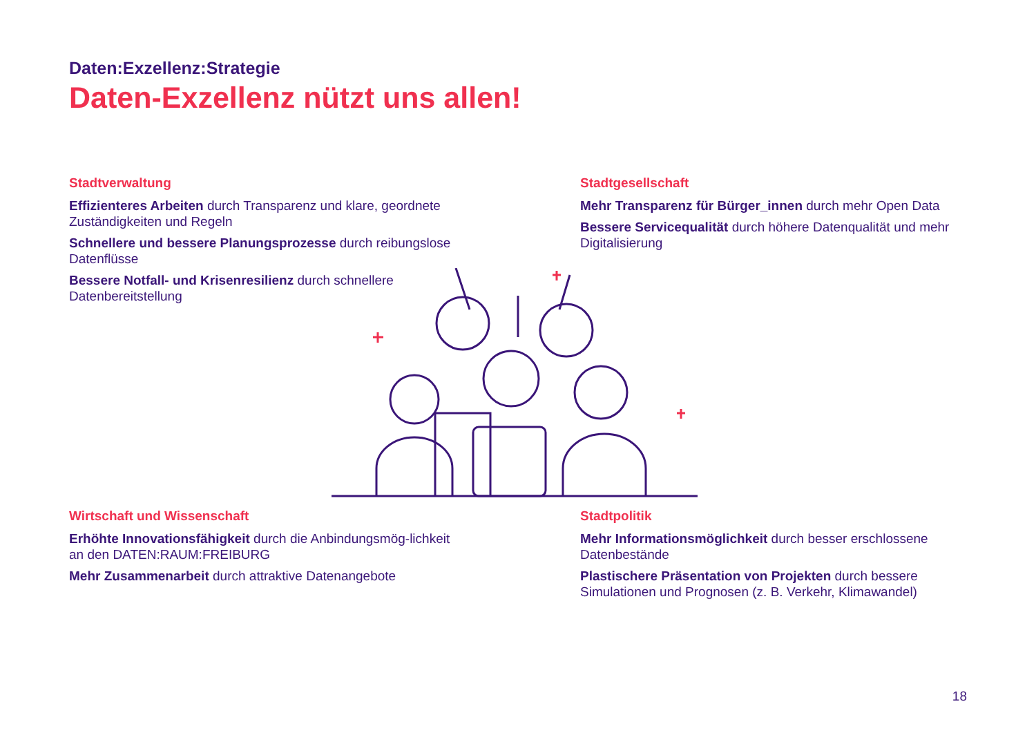Daten:Exzellenz:Strategie
Daten-Exzellenz nützt uns allen!
Stadtverwaltung
Effizienteres Arbeiten durch Transparenz und klare, geordnete Zuständigkeiten und Regeln
Schnellere und bessere Planungsprozesse durch reibungslose Datenflüsse
Bessere Notfall- und Krisenresilienz durch schnellere Datenbereitstellung
Stadtgesellschaft
Mehr Transparenz für Bürger_innen durch mehr Open Data
Bessere Servicequalität durch höhere Datenqualität und mehr Digitalisierung
Wirtschaft und Wissenschaft
Erhöhte Innovationsfähigkeit durch die Anbindungsmög-lichkeit an den DATEN:RAUM:FREIBURG
Mehr Zusammenarbeit durch attraktive Datenangebote
Stadtpolitik
Mehr Informationsmöglichkeit durch besser erschlossene Datenbestände
Plastischere Präsentation von Projekten durch bessere Simulationen und Prognosen (z. B. Verkehr, Klimawandel)
18